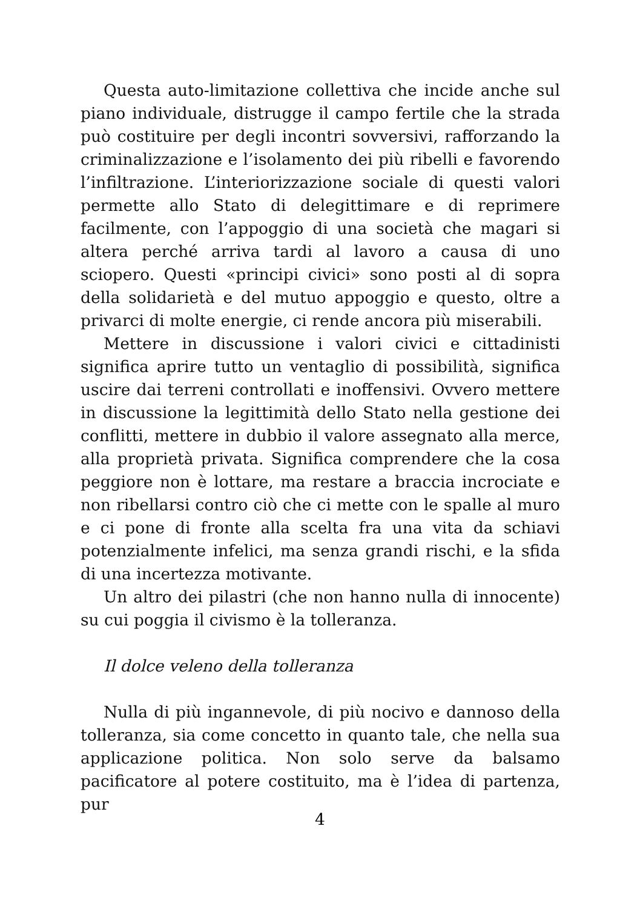Questa auto-limitazione collettiva che incide anche sul piano individuale, distrugge il campo fertile che la strada può costituire per degli incontri sovversivi, rafforzando la criminalizzazione e l’isolamento dei più ribelli e favorendo l’infiltrazione. L’interiorizzazione sociale di questi valori permette allo Stato di delegittimare e di reprimere facilmente, con l’appoggio di una società che magari si altera perché arriva tardi al lavoro a causa di uno sciopero. Questi «principi civici» sono posti al di sopra della solidarietà e del mutuo appoggio e questo, oltre a privarci di molte energie, ci rende ancora più miserabili.
Mettere in discussione i valori civici e cittadinisti significa aprire tutto un ventaglio di possibilità, significa uscire dai terreni controllati e inoffensivi. Ovvero mettere in discussione la legittimità dello Stato nella gestione dei conflitti, mettere in dubbio il valore assegnato alla merce, alla proprietà privata. Significa comprendere che la cosa peggiore non è lottare, ma restare a braccia incrociate e non ribellarsi contro ciò che ci mette con le spalle al muro e ci pone di fronte alla scelta fra una vita da schiavi potenzialmente infelici, ma senza grandi rischi, e la sfida di una incertezza motivante.
Un altro dei pilastri (che non hanno nulla di innocente) su cui poggia il civismo è la tolleranza.
Il dolce veleno della tolleranza
Nulla di più ingannevole, di più nocivo e dannoso della tolleranza, sia come concetto in quanto tale, che nella sua applicazione politica. Non solo serve da balsamo pacificatore al potere costituito, ma è l’idea di partenza, pur
4